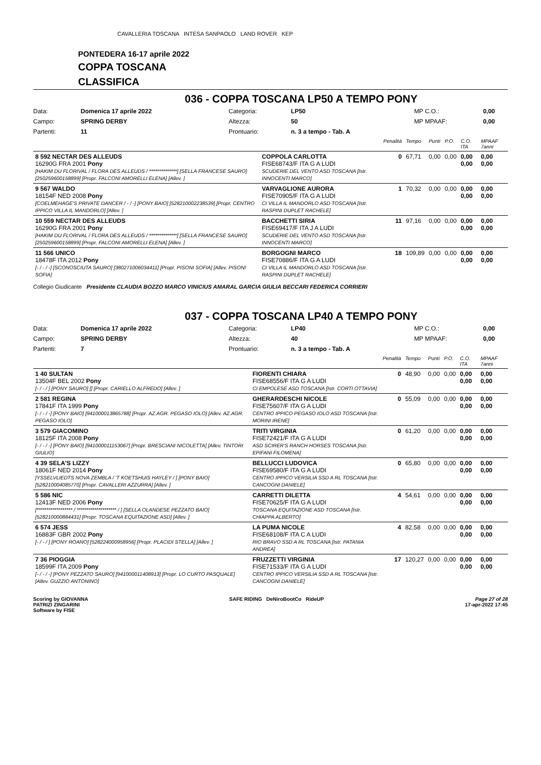CAVALLERIA TOSCANA INTESA SANPAOLO LAND ROVER KEP
PONTEDERA 16-17 aprile 2022
COPPA TOSCANA
CLASSIFICA
036 - COPPA TOSCANA LP50 A TEMPO PONY
| Data: | Domenica 17 aprile 2022 | Categoria: | LP50 | MP C.O.: | 0,00 |
| Campo: | SPRING DERBY | Altezza: | 50 | MP MPAAF: | 0,00 |
| Partenti: | 11 | Prontuario: | n. 3 a tempo - Tab. A | | |
| | | Penalità | Tempo | Punti | P.O. | C.O. ITA | MPAAF 7anni |
| 8 592 NECTAR DES ALLEUDS 16290G FRA 2001 Pony [HAKIM DU FLORIVAL / FLORA DES ALLEUDS / **************] [SELLA FRANCESE SAURO] [250259600158899] [Propr. FALCONI AMORELLI ELENA] [Allev. ] | COPPOLA CARLOTTA FISE68743/F ITA G A LUDI SCUDERIE DEL VENTO ASD TOSCANA [Istr. INNOCENTI MARCO] | 0 | 67,71 | 0,00 | 0,00 | 0,00 0,00 | 0,00 0,00 |
| 9 567 WALDO 18154F NED 2008 Pony [COELMEHAGE'S PRIVATE DANCER / - / -] [PONY BAIO] [528210002238539] [Propr. CENTRO IPPICO VILLA IL MANDORLO] [Allev. ] | VARVAGLIONE AURORA FISE70905/F ITA G A LUDI CI VILLA IL MANDORLO ASD TOSCANA [Istr. RASPINI DUPLET RACHELE] | 1 | 70,32 | 0,00 | 0,00 | 0,00 0,00 | 0,00 0,00 |
| 10 559 NECTAR DES ALLEUDS 16290G FRA 2001 Pony [HAKIM DU FLORIVAL / FLORA DES ALLEUDS / **************] [SELLA FRANCESE SAURO] [250259600158899] [Propr. FALCONI AMORELLI ELENA] [Allev. ] | BACCHETTI SIRIA FISE69417/F ITA J A LUDI SCUDERIE DEL VENTO ASD TOSCANA [Istr. INNOCENTI MARCO] | 11 | 97,16 | 0,00 | 0,00 | 0,00 0,00 | 0,00 0,00 |
| 11 566 UNICO 18478F ITA 2012 Pony [- / - / -] [SCONOSCIUTA SAURO] [380271006034411] [Propr. PISONI SOFIA] [Allev. PISONI SOFIA] | BORGOGNI MARCO FISE70886/F ITA G A LUDI CI VILLA IL MANDORLO ASD TOSCANA [Istr. RASPINI DUPLET RACHELE] | 18 | 109,89 | 0,00 | 0,00 | 0,00 0,00 | 0,00 0,00 |
Collegio Giudicante Presidente CLAUDIA BOZZO MARCO VINICIUS AMARAL GARCIA GIULIA BECCARI FEDERICA CORRIERI
037 - COPPA TOSCANA LP40 A TEMPO PONY
| Data: | Domenica 17 aprile 2022 | Categoria: | LP40 | MP C.O.: | 0,00 |
| Campo: | SPRING DERBY | Altezza: | 40 | MP MPAAF: | 0,00 |
| Partenti: | 7 | Prontuario: | n. 3 a tempo - Tab. A | | |
| | | Penalità | Tempo | Punti | P.O. | C.O. ITA | MPAAF 7anni |
| 1 40 SULTAN 13504F BEL 2002 Pony [- / - / ] [PONY SAURO] [] [Propr. CARIELLO ALFREDO] [Allev. ] | FIORENTI CHIARA FISE68556/F ITA G A LUDI CI EMPOLESE ASD TOSCANA [Istr. CORTI OTTAVIA] | 0 | 48,90 | 0,00 | 0,00 | 0,00 0,00 | 0,00 0,00 |
| 2 581 REGINA 17841F ITA 1999 Pony [- / - / -] [PONY BAIO] [941000013865788] [Propr. AZ.AGR. PEGASO IOLO] [Allev. AZ.AGR. PEGASO IOLO] | GHERARDESCHI NICOLE FISE75607/F ITA G A LUDI CENTRO IPPICO PEGASO IOLO ASD TOSCANA [Istr. MORINI IRENE] | 0 | 55,09 | 0,00 | 0,00 | 0,00 0,00 | 0,00 0,00 |
| 3 579 GIACOMINO 18125F ITA 2008 Pony [- / - / -] [PONY BAIO] [941000011153067] [Propr. BRESCIANI NICOLETTA] [Allev. TINTORI GIULIO] | TRITI VIRGINIA FISE72421/F ITA G A LUDI ASD SCIRER'S RANCH HORSES TOSCANA [Istr. EPIFANI FILOMENA] | 0 | 61,20 | 0,00 | 0,00 | 0,00 0,00 | 0,00 0,00 |
| 4 39 SELA'S LIZZY 18061F NED 2014 Pony [YSSELVLIEDTS NOVA ZEMBLA / 'T KOETSHUIS HAYLEY / ] [PONY BAIO] [528210004085770] [Propr. CAVALLERI AZZURRA] [Allev. ] | BELLUCCI LUDOVICA FISE69580/F ITA G A LUDI CENTRO IPPICO VERSILIA SSD A RL TOSCANA [Istr. CANCOGNI DANIELE] | 0 | 65,80 | 0,00 | 0,00 | 0,00 0,00 | 0,00 0,00 |
| 5 586 NIC 12413F NED 2006 Pony [****************** / ******************** / ] [SELLA OLANDESE PEZZATO BAIO] [528210000884431] [Propr. TOSCANA EQUITAZIONE ASD] [Allev. ] | CARRETTI DILETTA FISE70625/F ITA G A LUDI TOSCANA EQUITAZIONE ASD TOSCANA [Istr. CHIAPPA ALBERTO] | 4 | 54,61 | 0,00 | 0,00 | 0,00 0,00 | 0,00 0,00 |
| 6 574 JESS 16883F GBR 2002 Pony [- / - / ] [PONY ROANO] [528224000958956] [Propr. PLACIDI STELLA] [Allev. ] | LA PUMA NICOLE FISE68108/F ITA C A LUDI RIO BRAVO SSD A RL TOSCANA [Istr. PATANIA ANDREA] | 4 | 82,58 | 0,00 | 0,00 | 0,00 0,00 | 0,00 0,00 |
| 7 36 PIOGGIA 18599F ITA 2009 Pony [- / - / -] [PONY PEZZATO SAURO] [941000011408913] [Propr. LO CURTO PASQUALE] [Allev. GUZZIO ANTONINO] | FRUZZETTI VIRGINIA FISE71533/F ITA G A LUDI CENTRO IPPICO VERSILIA SSD A RL TOSCANA [Istr. CANCOGNI DANIELE] | 17 | 120,27 | 0,00 | 0,00 | 0,00 0,00 | 0,00 0,00 |
Scoring by GIOVANNA
PATRIZI ZINGARINI
Software by FISE
SAFE RIDING DeNiroBootCo RideUP
Page 27 of 28
17-apr-2022 17:45